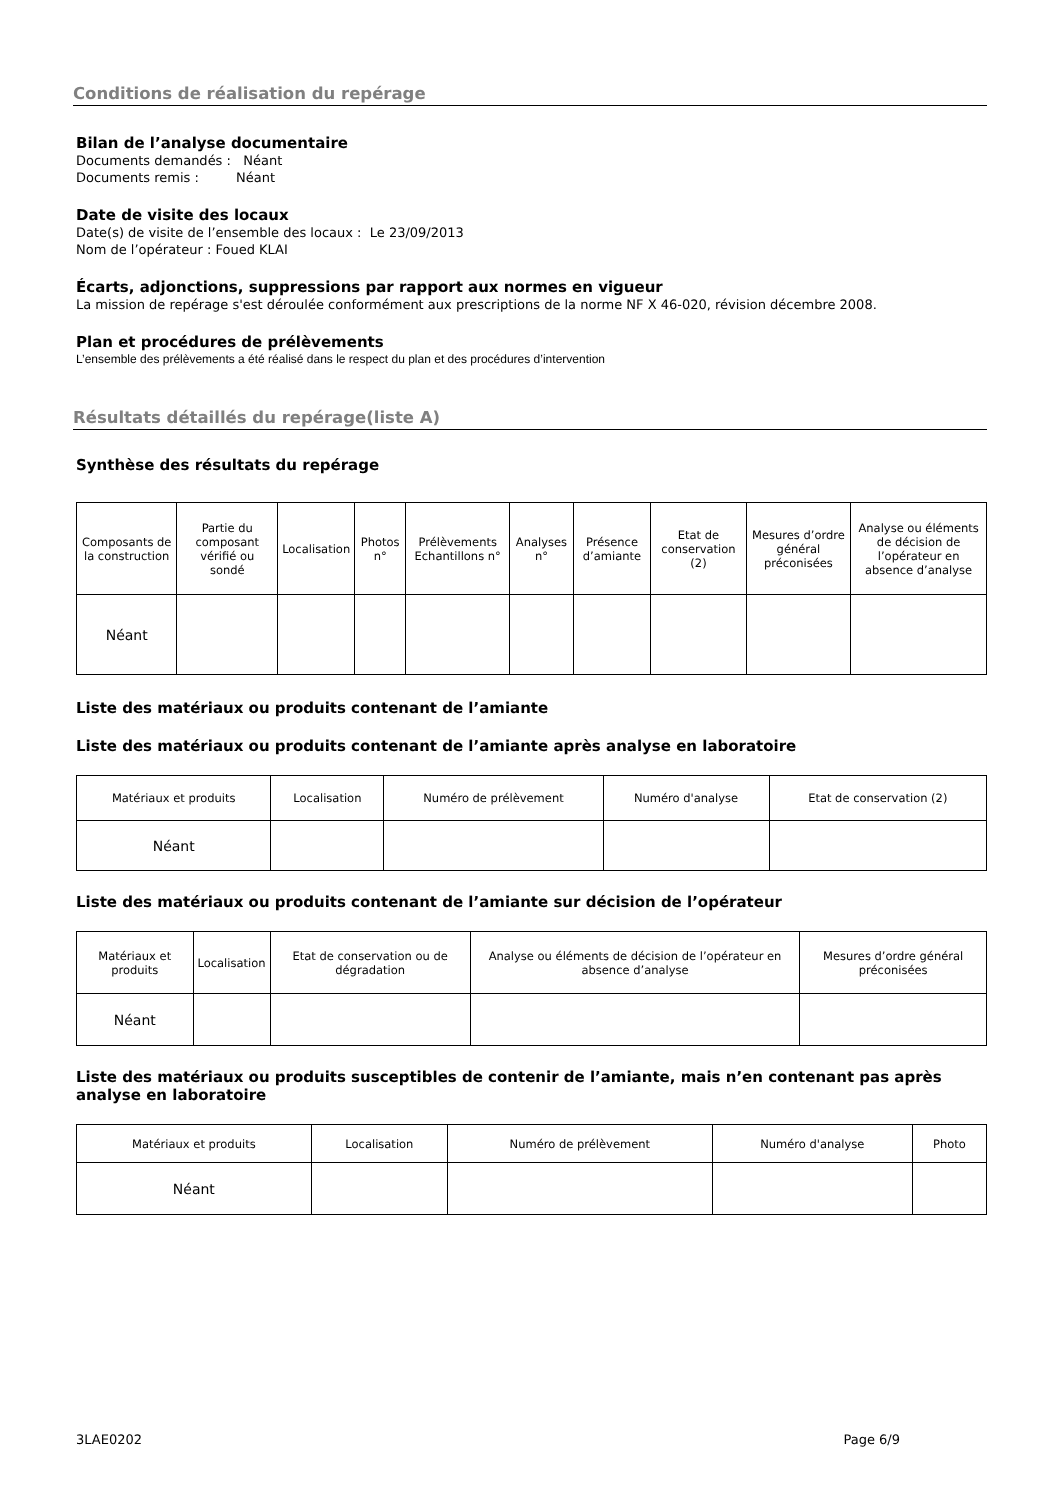Conditions de réalisation du repérage
Bilan de l’analyse documentaire
Documents demandés : Néant
Documents remis : Néant
Date de visite des locaux
Date(s) de visite de l’ensemble des locaux : Le 23/09/2013
Nom de l’opérateur : Foued KLAI
Écarts, adjonctions, suppressions par rapport aux normes en vigueur
La mission de repérage s'est déroulée conformément aux prescriptions de la norme NF X 46-020, révision décembre 2008.
Plan et procédures de prélèvements
L’ensemble des prélèvements a été réalisé dans le respect du plan et des procédures d’intervention
Résultats détaillés du repérage(liste A)
Synthèse des résultats du repérage
| Composants de la construction | Partie du composant vérifié ou sondé | Localisation | Photos n° | Prélèvements Echantillons n° | Analyses n° | Présence d’amiante | Etat de conservation (2) | Mesures d’ordre général préconisées | Analyse ou éléments de décision de l’opérateur en absence d’analyse |
| --- | --- | --- | --- | --- | --- | --- | --- | --- | --- |
| Néant | | | | | | | | | |
Liste des matériaux ou produits contenant de l’amiante
Liste des matériaux ou produits contenant de l’amiante après analyse en laboratoire
| Matériaux et produits | Localisation | Numéro de prélèvement | Numéro d'analyse | Etat de conservation (2) |
| --- | --- | --- | --- | --- |
| Néant | | | | |
Liste des matériaux ou produits contenant de l’amiante sur décision de l’opérateur
| Matériaux et produits | Localisation | Etat de conservation ou de dégradation | Analyse ou éléments de décision de l’opérateur en absence d’analyse | Mesures d’ordre général préconisées |
| --- | --- | --- | --- | --- |
| Néant | | | | |
Liste des matériaux ou produits susceptibles de contenir de l’amiante, mais n’en contenant pas après analyse en laboratoire
| Matériaux et produits | Localisation | Numéro de prélèvement | Numéro d'analyse | Photo |
| --- | --- | --- | --- | --- |
| Néant | | | | |
3LAE0202 Page 6/9